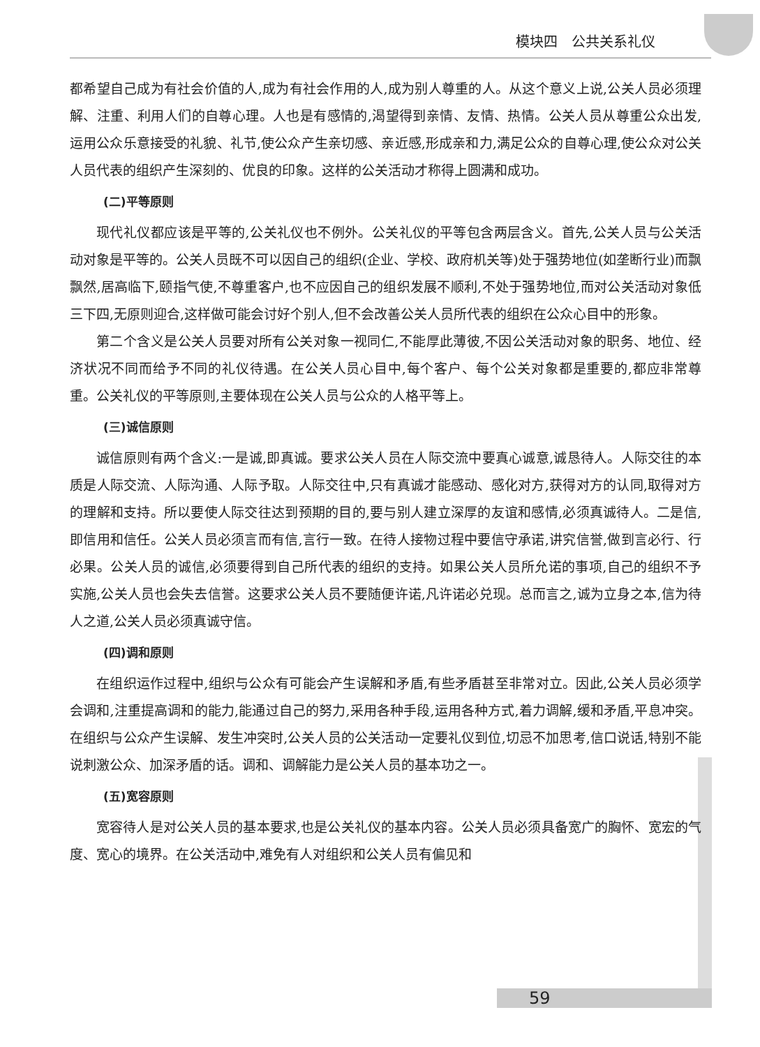模块四　公共关系礼仪
都希望自己成为有社会价值的人,成为有社会作用的人,成为别人尊重的人。从这个意义上说,公关人员必须理解、注重、利用人们的自尊心理。人也是有感情的,渴望得到亲情、友情、热情。公关人员从尊重公众出发,运用公众乐意接受的礼貌、礼节,使公众产生亲切感、亲近感,形成亲和力,满足公众的自尊心理,使公众对公关人员代表的组织产生深刻的、优良的印象。这样的公关活动才称得上圆满和成功。
(二)平等原则
现代礼仪都应该是平等的,公关礼仪也不例外。公关礼仪的平等包含两层含义。首先,公关人员与公关活动对象是平等的。公关人员既不可以因自己的组织(企业、学校、政府机关等)处于强势地位(如垄断行业)而飘飘然,居高临下,颐指气使,不尊重客户,也不应因自己的组织发展不顺利,不处于强势地位,而对公关活动对象低三下四,无原则迎合,这样做可能会讨好个别人,但不会改善公关人员所代表的组织在公众心目中的形象。
第二个含义是公关人员要对所有公关对象一视同仁,不能厚此薄彼,不因公关活动对象的职务、地位、经济状况不同而给予不同的礼仪待遇。在公关人员心目中,每个客户、每个公关对象都是重要的,都应非常尊重。公关礼仪的平等原则,主要体现在公关人员与公众的人格平等上。
(三)诚信原则
诚信原则有两个含义:一是诚,即真诚。要求公关人员在人际交流中要真心诚意,诚恳待人。人际交往的本质是人际交流、人际沟通、人际予取。人际交往中,只有真诚才能感动、感化对方,获得对方的认同,取得对方的理解和支持。所以要使人际交往达到预期的目的,要与别人建立深厚的友谊和感情,必须真诚待人。二是信,即信用和信任。公关人员必须言而有信,言行一致。在待人接物过程中要信守承诺,讲究信誉,做到言必行、行必果。公关人员的诚信,必须要得到自己所代表的组织的支持。如果公关人员所允诺的事项,自己的组织不予实施,公关人员也会失去信誉。这要求公关人员不要随便许诺,凡许诺必兑现。总而言之,诚为立身之本,信为待人之道,公关人员必须真诚守信。
(四)调和原则
在组织运作过程中,组织与公众有可能会产生误解和矛盾,有些矛盾甚至非常对立。因此,公关人员必须学会调和,注重提高调和的能力,能通过自己的努力,采用各种手段,运用各种方式,着力调解,缓和矛盾,平息冲突。在组织与公众产生误解、发生冲突时,公关人员的公关活动一定要礼仪到位,切忌不加思考,信口说话,特别不能说刺激公众、加深矛盾的话。调和、调解能力是公关人员的基本功之一。
(五)宽容原则
宽容待人是对公关人员的基本要求,也是公关礼仪的基本内容。公关人员必须具备宽广的胸怀、宽宏的气度、宽心的境界。在公关活动中,难免有人对组织和公关人员有偏见和
59